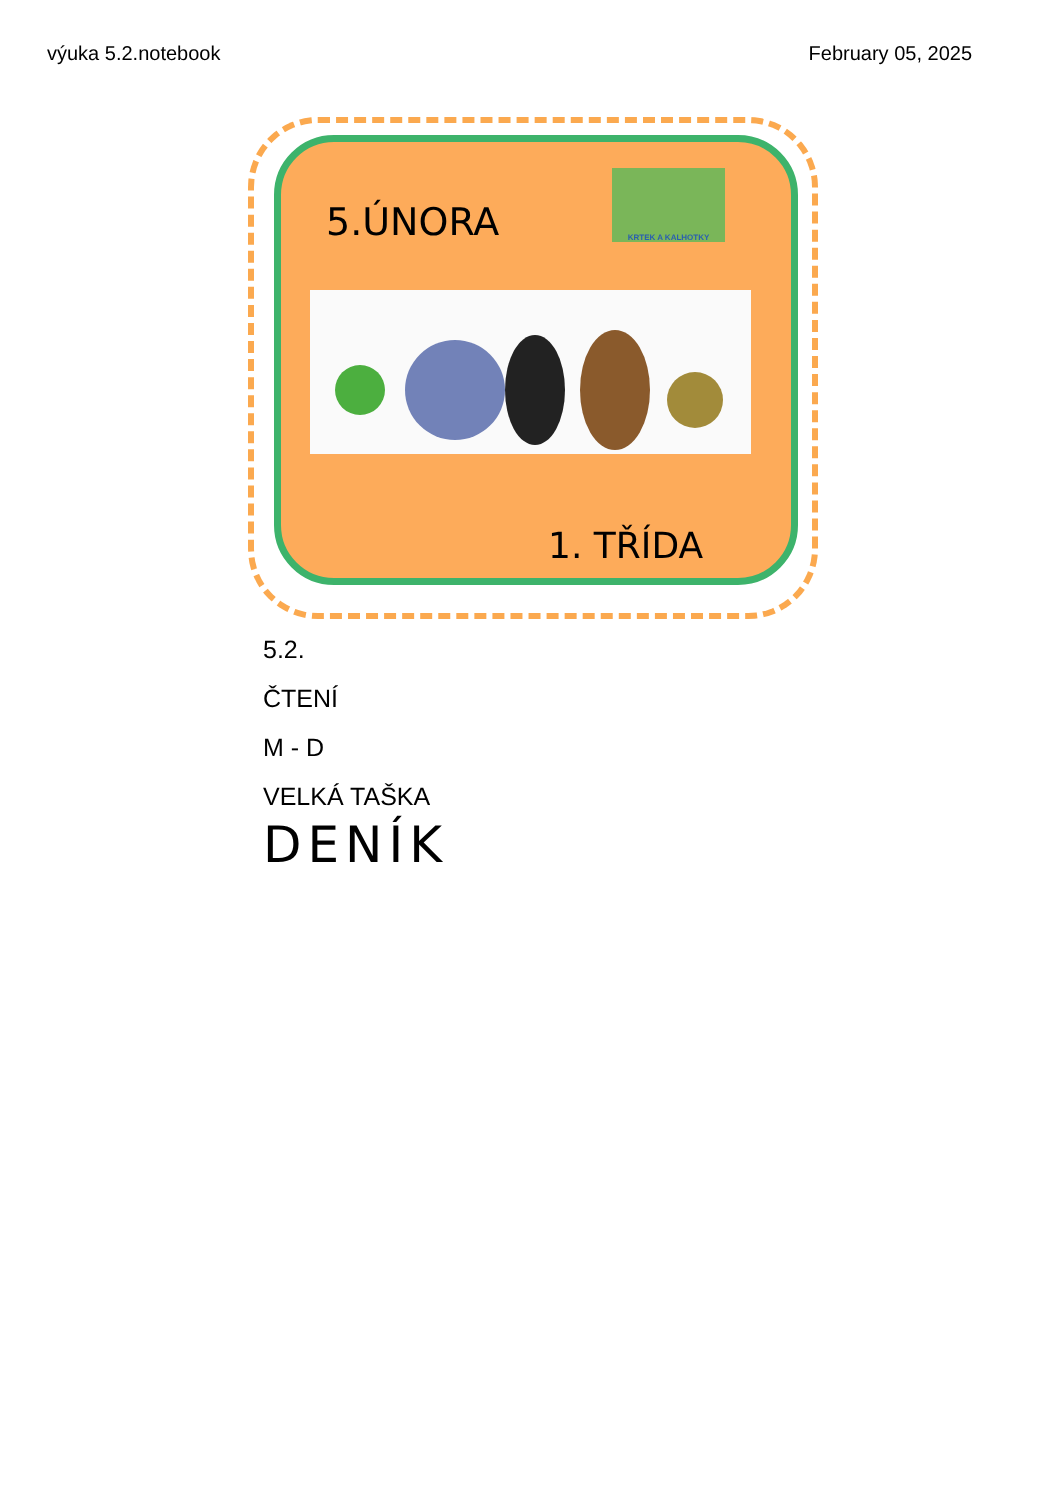výuka 5.2.notebook February 05, 2025
5.ÚNORA
KRTEK A KALHOTKY
1. TŘÍDA
5.2.
ČTENÍ
M - D
VELKÁ TAŠKA
DENÍK